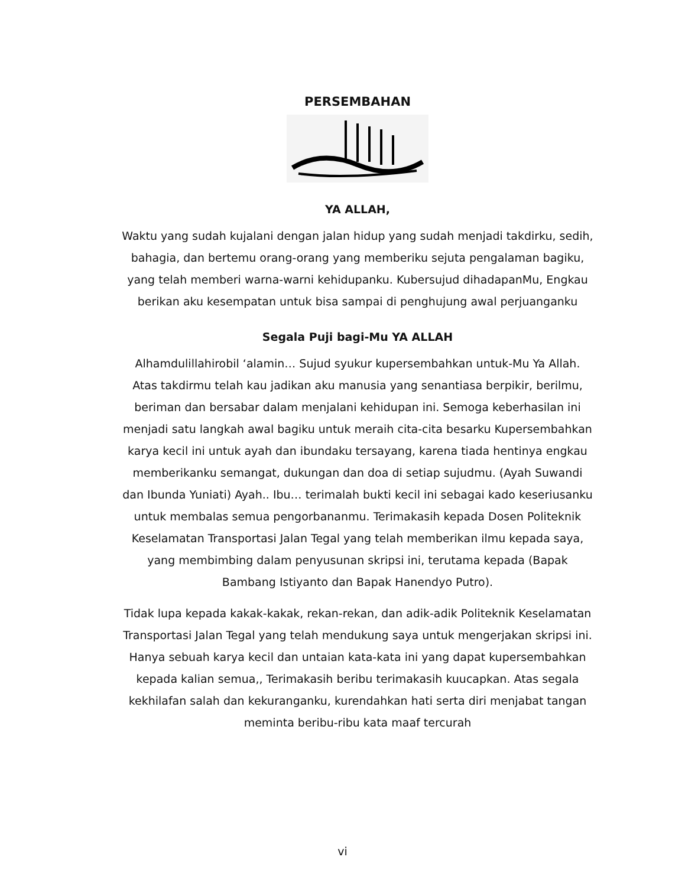PERSEMBAHAN
YA ALLAH,
Waktu yang sudah kujalani dengan jalan hidup yang sudah menjadi takdirku, sedih, bahagia, dan bertemu orang-orang yang memberiku sejuta pengalaman bagiku, yang telah memberi warna-warni kehidupanku. Kubersujud dihadapanMu, Engkau berikan aku kesempatan untuk bisa sampai di penghujung awal perjuanganku
Segala Puji bagi-Mu YA ALLAH
Alhamdulillahirobil ‘alamin… Sujud syukur kupersembahkan untuk-Mu Ya Allah. Atas takdirmu telah kau jadikan aku manusia yang senantiasa berpikir, berilmu, beriman dan bersabar dalam menjalani kehidupan ini. Semoga keberhasilan ini menjadi satu langkah awal bagiku untuk meraih cita-cita besarku Kupersembahkan karya kecil ini untuk ayah dan ibundaku tersayang, karena tiada hentinya engkau memberikanku semangat, dukungan dan doa di setiap sujudmu. (Ayah Suwandi dan Ibunda Yuniati) Ayah.. Ibu… terimalah bukti kecil ini sebagai kado keseriusanku untuk membalas semua pengorbananmu. Terimakasih kepada Dosen Politeknik Keselamatan Transportasi Jalan Tegal yang telah memberikan ilmu kepada saya, yang membimbing dalam penyusunan skripsi ini, terutama kepada (Bapak Bambang Istiyanto dan Bapak Hanendyo Putro).
Tidak lupa kepada kakak-kakak, rekan-rekan, dan adik-adik Politeknik Keselamatan Transportasi Jalan Tegal yang telah mendukung saya untuk mengerjakan skripsi ini. Hanya sebuah karya kecil dan untaian kata-kata ini yang dapat kupersembahkan kepada kalian semua,, Terimakasih beribu terimakasih kuucapkan. Atas segala kekhilafan salah dan kekuranganku, kurendahkan hati serta diri menjabat tangan meminta beribu-ribu kata maaf tercurah
vi